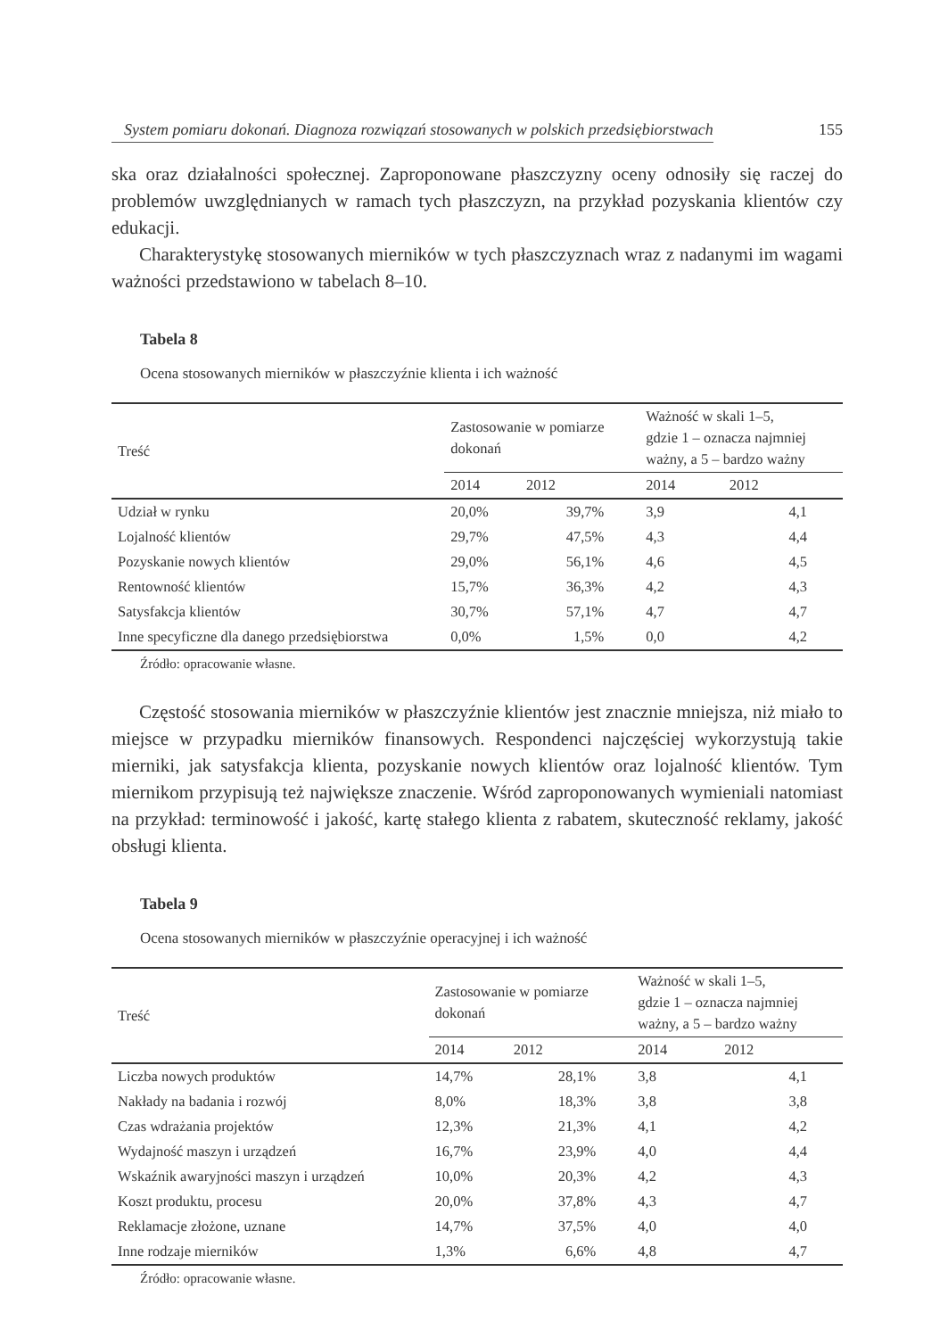System pomiaru dokonań. Diagnoza rozwiązań stosowanych w polskich przedsiębiorstwach 155
ska oraz działalności społecznej. Zaproponowane płaszczyzny oceny odnosiły się raczej do problemów uwzględnianych w ramach tych płaszczyzn, na przykład pozyskania klientów czy edukacji.
Charakterystykę stosowanych mierników w tych płaszczyznach wraz z nadanymi im wagami ważności przedstawiono w tabelach 8–10.
Tabela 8
Ocena stosowanych mierników w płaszczyźnie klienta i ich ważność
| Treść | Zastosowanie w pomiarze dokonań | | Ważność w skali 1–5, gdzie 1 – oznacza najmniej ważny, a 5 – bardzo ważny | |
| --- | --- | --- | --- | --- |
| | 2014 | 2012 | 2014 | 2012 |
| Udział w rynku | 20,0% | 39,7% | 3,9 | 4,1 |
| Lojalność klientów | 29,7% | 47,5% | 4,3 | 4,4 |
| Pozyskanie nowych klientów | 29,0% | 56,1% | 4,6 | 4,5 |
| Rentowność klientów | 15,7% | 36,3% | 4,2 | 4,3 |
| Satysfakcja klientów | 30,7% | 57,1% | 4,7 | 4,7 |
| Inne specyficzne dla danego przedsiębiorstwa | 0,0% | 1,5% | 0,0 | 4,2 |
Źródło: opracowanie własne.
Częstość stosowania mierników w płaszczyźnie klientów jest znacznie mniejsza, niż miało to miejsce w przypadku mierników finansowych. Respondenci najczęściej wykorzystują takie mierniki, jak satysfakcja klienta, pozyskanie nowych klientów oraz lojalność klientów. Tym miernikom przypisują też największe znaczenie. Wśród zaproponowanych wymieniali natomiast na przykład: terminowość i jakość, kartę stałego klienta z rabatem, skuteczność reklamy, jakość obsługi klienta.
Tabela 9
Ocena stosowanych mierników w płaszczyźnie operacyjnej i ich ważność
| Treść | Zastosowanie w pomiarze dokonań | | Ważność w skali 1–5, gdzie 1 – oznacza najmniej ważny, a 5 – bardzo ważny | |
| --- | --- | --- | --- | --- |
| | 2014 | 2012 | 2014 | 2012 |
| Liczba nowych produktów | 14,7% | 28,1% | 3,8 | 4,1 |
| Nakłady na badania i rozwój | 8,0% | 18,3% | 3,8 | 3,8 |
| Czas wdrażania projektów | 12,3% | 21,3% | 4,1 | 4,2 |
| Wydajność maszyn i urządzeń | 16,7% | 23,9% | 4,0 | 4,4 |
| Wskaźnik awaryjności maszyn i urządzeń | 10,0% | 20,3% | 4,2 | 4,3 |
| Koszt produktu, procesu | 20,0% | 37,8% | 4,3 | 4,7 |
| Reklamacje złożone, uznane | 14,7% | 37,5% | 4,0 | 4,0 |
| Inne rodzaje mierników | 1,3% | 6,6% | 4,8 | 4,7 |
Źródło: opracowanie własne.